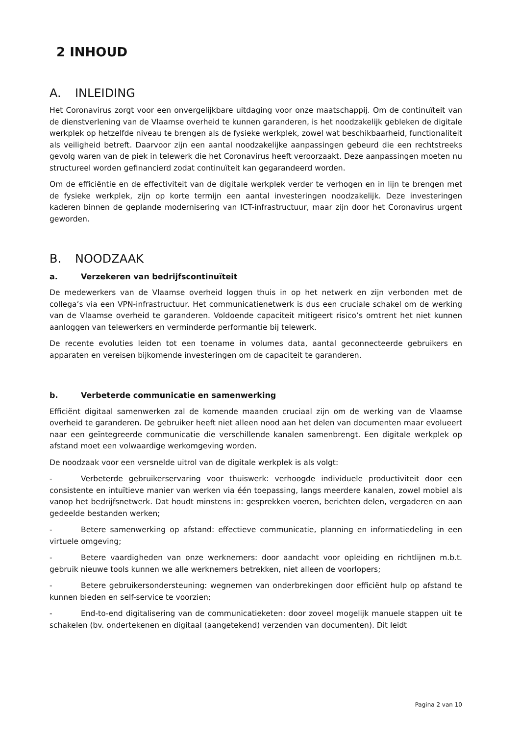2 INHOUD
A. INLEIDING
Het Coronavirus zorgt voor een onvergelijkbare uitdaging voor onze maatschappij. Om de conti­nuïteit van de dienstverlening van de Vlaamse overheid te kunnen garanderen, is het noodzakelijk gebleken de digitale werkplek op hetzelfde niveau te brengen als de fysieke werkplek, zowel wat beschikbaarheid, functionaliteit als veiligheid betreft. Daarvoor zijn een aantal noodzakelijke aanpas­singen gebeurd die een rechtstreeks gevolg waren van de piek in telewerk die het Coronavirus heeft veroorzaakt. Deze aanpassingen moeten nu structureel worden gefinancierd zodat continuïteit kan gegarandeerd worden.
Om de efficiëntie en de effectiviteit van de digitale werkplek verder te verhogen en in lijn te brengen met de fysieke werkplek, zijn op korte termijn een aantal investeringen noodzakelijk. Deze investerin­gen kaderen binnen de geplande modernisering van ICT-infrastructuur, maar zijn door het Coronavi­rus urgent geworden.
B. NOODZAAK
a. Verzekeren van bedrijfscontinuïteit
De medewerkers van de Vlaamse overheid loggen thuis in op het netwerk en zijn verbonden met de collega’s via een VPN-infrastructuur. Het communicatienetwerk is dus een cruciale schakel om de werking van de Vlaamse overheid te garanderen. Voldoende capaciteit mitigeert risico’s omtrent het niet kunnen aanloggen van telewerkers en verminderde performantie bij telewerk.
De recente evoluties leiden tot een toename in volumes data, aantal geconnecteerde gebruikers en apparaten en vereisen bijkomende investeringen om de capaciteit te garanderen.
b. Verbeterde communicatie en samenwerking
Efficiënt digitaal samenwerken zal de komende maanden cruciaal zijn om de werking van de Vlaamse overheid te garanderen. De gebruiker heeft niet alleen nood aan het delen van documenten maar evolueert naar een geïntegreerde communicatie die verschillende kanalen samenbrengt. Een digitale werkplek op afstand moet een volwaardige werkomgeving worden.
De noodzaak voor een versnelde uitrol van de digitale werkplek is als volgt:
- Verbeterde gebruikerservaring voor thuiswerk: verhoogde individuele productiviteit door een consistente en intuïtieve manier van werken via één toepassing, langs meerdere kanalen, zowel mo­biel als vanop het bedrijfsnetwerk. Dat houdt minstens in: gesprekken voeren, berichten delen, verg­aderen en aan gedeelde bestanden werken;
- Betere samenwerking op afstand: effectieve communicatie, planning en informatiedeling in een virtuele omgeving;
- Betere vaardigheden van onze werknemers: door aandacht voor opleiding en richtlijnen m.b.t. gebruik nieuwe tools kunnen we alle werknemers betrekken, niet alleen de voorlopers;
- Betere gebruikersondersteuning: wegnemen van onderbrekingen door efficiënt hulp op af­stand te kunnen bieden en self-service te voorzien;
- End-to-end digitalisering van de communicatieketen: door zoveel mogelijk manuele stappen uit te schakelen (bv. ondertekenen en digitaal (aangetekend) verzenden van documenten). Dit leidt
Pagina 2 van 10